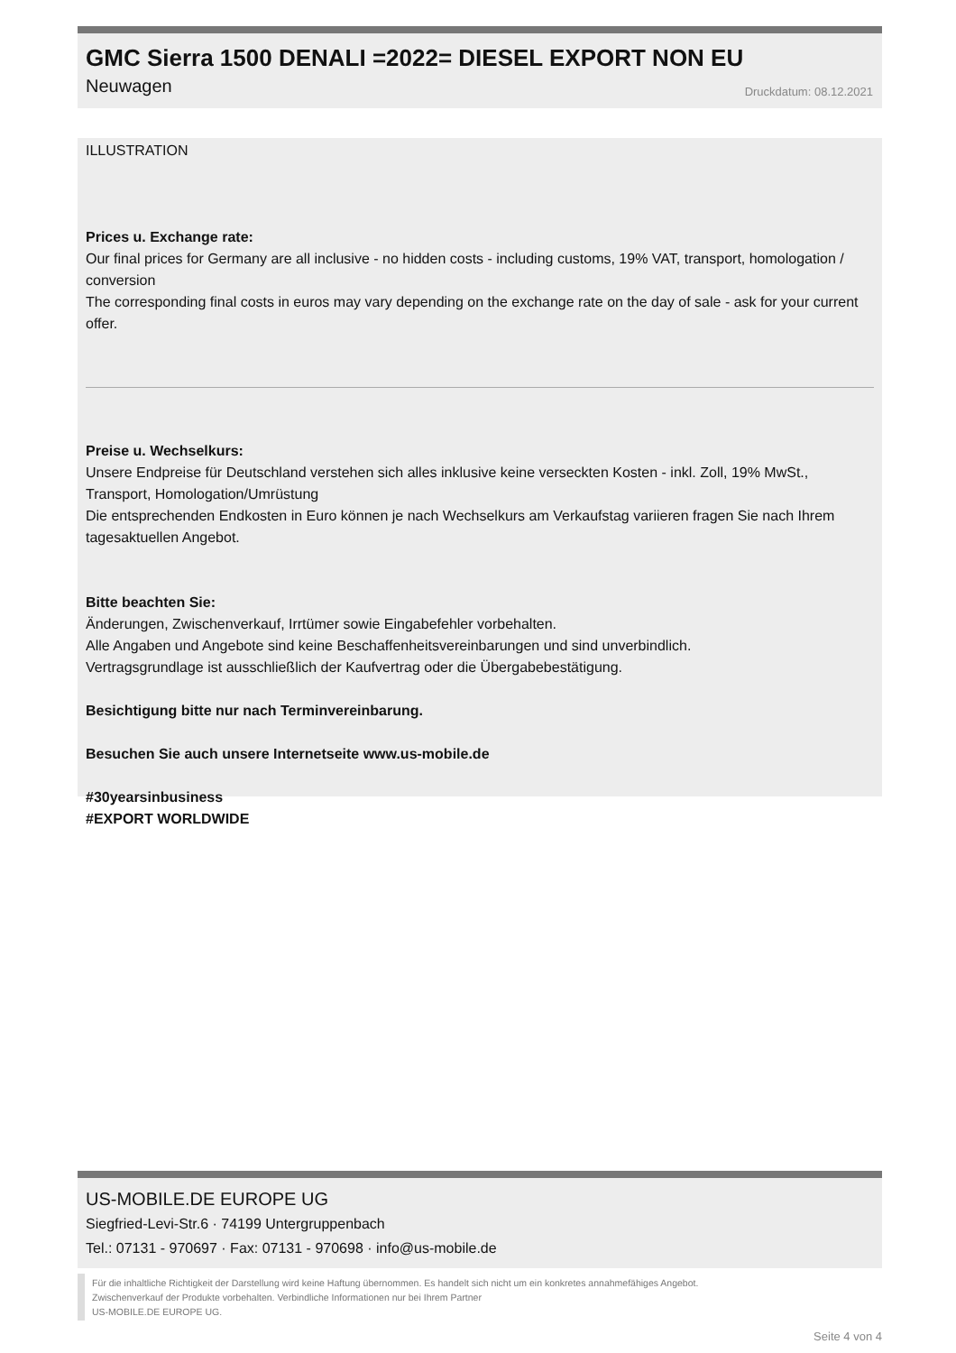GMC Sierra 1500 DENALI =2022= DIESEL EXPORT NON EU
Neuwagen Druckdatum: 08.12.2021
ILLUSTRATION
Prices u. Exchange rate:
Our final prices for Germany are all inclusive - no hidden costs - including customs, 19% VAT, transport, homologation / conversion
The corresponding final costs in euros may vary depending on the exchange rate on the day of sale - ask for your current offer.
Preise u. Wechselkurs:
Unsere Endpreise für Deutschland verstehen sich alles inklusive keine verseckten Kosten - inkl. Zoll, 19% MwSt., Transport, Homologation/Umrüstung
Die entsprechenden Endkosten in Euro können je nach Wechselkurs am Verkaufstag variieren fragen Sie nach Ihrem tagesaktuellen Angebot.
Bitte beachten Sie:
Änderungen, Zwischenverkauf, Irrtümer sowie Eingabefehler vorbehalten.
Alle Angaben und Angebote sind keine Beschaffenheitsvereinbarungen und sind unverbindlich.
Vertragsgrundlage ist ausschließlich der Kaufvertrag oder die Übergabebestätigung.
Besichtigung bitte nur nach Terminvereinbarung.
Besuchen Sie auch unsere Internetseite www.us-mobile.de
#30yearsinbusiness
#EXPORT WORLDWIDE
US-MOBILE.DE EUROPE UG
Siegfried-Levi-Str.6 · 74199 Untergruppenbach
Tel.: 07131 - 970697 · Fax: 07131 - 970698 · info@us-mobile.de
Für die inhaltliche Richtigkeit der Darstellung wird keine Haftung übernommen. Es handelt sich nicht um ein konkretes annahmefähiges Angebot.
Zwischenverkauf der Produkte vorbehalten. Verbindliche Informationen nur bei Ihrem Partner
US-MOBILE.DE EUROPE UG.
Seite 4 von 4